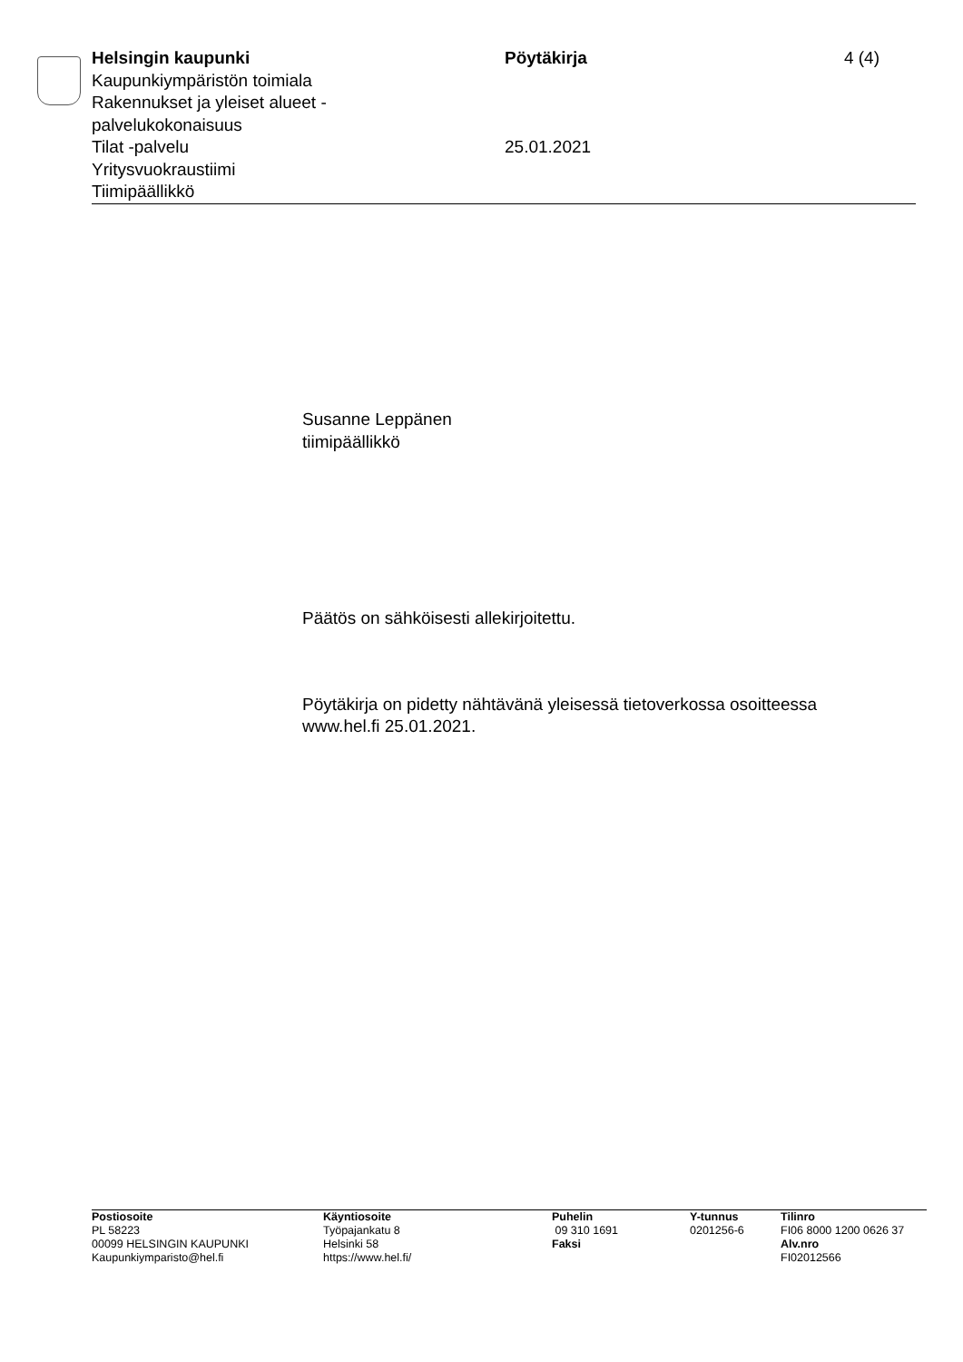Helsingin kaupunki
Kaupunkiympäristön toimiala
Rakennukset ja yleiset alueet -
palvelukokonaisuus
Tilat -palvelu
Yritysvuokraustiimi
Tiimipäällikkö
Pöytäkirja
25.01.2021
4 (4)
Susanne Leppänen
tiimipäällikkö
Päätös on sähköisesti allekirjoitettu.
Pöytäkirja on pidetty nähtävänä yleisessä tietoverkossa osoitteessa
www.hel.fi 25.01.2021.
Postiosoite
PL 58223
00099 HELSINGIN KAUPUNKI
Kaupunkiymparisto@hel.fi
Käyntiosoite
Työpajankatu 8
Helsinki 58
https://www.hel.fi/
Puhelin
09 310 1691
Faksi
Y-tunnus
0201256-6
Tilinro
FI06 8000 1200 0626 37
Alv.nro
FI02012566